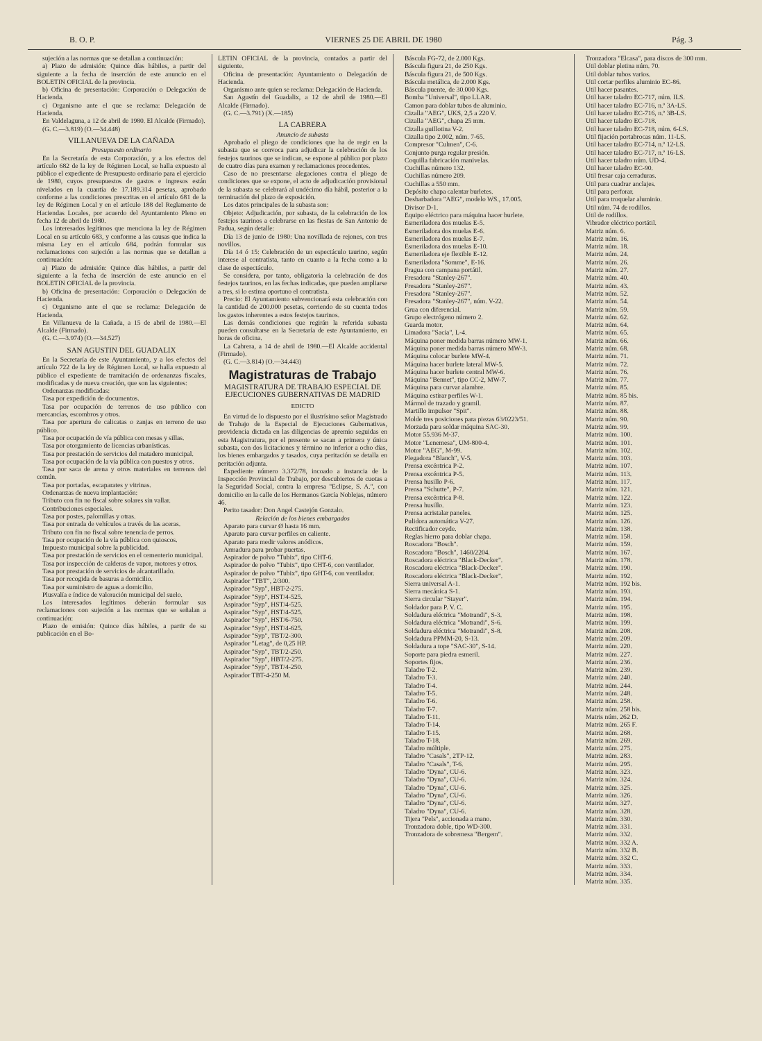B. O. P. VIERNES 25 DE ABRIL DE 1980 Pág. 3
sujeción a las normas que se detallan a continuación:
a) Plazo de admisión: Quince días hábiles, a partir del siguiente a la fecha de inserción de este anuncio en el BOLETIN OFICIAL de la provincia.
b) Oficina de presentación: Corporación o Delegación de Hacienda.
c) Organismo ante el que se reclama: Delegación de Hacienda.
En Valdelaguna, a 12 de abril de 1980. El Alcalde (Firmado).
(G. C.—3.819) (O.—34.448)
VILLANUEVA DE LA CAÑADA
Presupuesto ordinario
En la Secretaría de esta Corporación, y a los efectos del artículo 682 de la ley de Régimen Local, se halla expuesto al público el expediente de Presupuesto ordinario para el ejercicio de 1980, cuyos presupuestos de gastos e ingresos están nivelados en la cuantía de 17.189.314 pesetas, aprobado conforme a las condiciones prescritas en el artículo 681 de la ley de Régimen Local y en el artículo 188 del Reglamento de Haciendas Locales, por acuerdo del Ayuntamiento Pleno en fecha 12 de abril de 1980.
Los interesados legítimos que menciona la ley de Régimen Local en su artículo 683, y conforme a las causas que indica la misma Ley en el artículo 684, podrán formular sus reclamaciones con sujeción a las normas que se detallan a continuación:
a) Plazo de admisión: Quince días hábiles, a partir del siguiente a la fecha de inserción de este anuncio en el BOLETIN OFICIAL de la provincia.
b) Oficina de presentación: Corporación o Delegación de Hacienda.
c) Organismo ante el que se reclama: Delegación de Hacienda.
En Villanueva de la Cañada, a 15 de abril de 1980.—El Alcalde (Firmado).
(G. C.—3.974) (O.—34.527)
SAN AGUSTIN DEL GUADALIX
En la Secretaría de este Ayuntamiento, y a los efectos del artículo 722 de la ley de Régimen Local, se halla expuesto al público el expediente de tramitación de ordenanzas fiscales, modificadas y de nueva creación, que son las siguientes:
Ordenanzas modificadas:
Tasa por expedición de documentos.
Tasa por ocupación de terrenos de uso público con mercancías, escombros y otros.
Tasa por apertura de calicatas o zanjas en terreno de uso público.
Tasa por ocupación de vía pública con mesas y sillas.
Tasa por otorgamiento de licencias urbanísticas.
Tasa por prestación de servicios del matadero municipal.
Tasa por ocupación de la vía pública con puestos y otros.
Tasa por saca de arena y otros materiales en terrenos del común.
Tasa por portadas, escaparates y vitrinas.
Ordenanzas de nueva implantación:
Tributo con fin no fiscal sobre solares sin vallar.
Contribuciones especiales.
Tasa por postes, palomillas y otras.
Tasa por entrada de vehículos a través de las aceras.
Tributo con fin no fiscal sobre tenencia de perros.
Tasa por ocupación de la vía pública con quioscos.
Impuesto municipal sobre la publicidad.
Tasa por prestación de servicios en el cementerio municipal.
Tasa por inspección de calderas de vapor, motores y otros.
Tasa por prestación de servicios de alcantarillado.
Tasa por recogida de basuras a domicilio.
Tasa por suministro de aguas a domicilio.
Plusvalía e índice de valoración municipal del suelo.
Los interesados legítimos deberán formular sus reclamaciones con sujeción a las normas que se señalan a continuación:
Plazo de emisión: Quince días hábiles, a partir de su publicación en el Bo-
LETIN OFICIAL de la provincia, contados a partir del siguiente.
Oficina de presentación: Ayuntamiento o Delegación de Hacienda.
Organismo ante quien se reclama: Delegación de Hacienda.
San Agustín del Guadalix, a 12 de abril de 1980.—El Alcalde (Firmado).
(G. C.—3.791) (X.—185)
LA CABRERA
Anuncio de subasta
Aprobado el pliego de condiciones que ha de regir en la subasta que se convoca para adjudicar la celebración de los festejos taurinos que se indican, se expone al público por plazo de cuatro días para examen y reclamaciones procedentes.
Caso de no presentarse alegaciones contra el pliego de condiciones que se expone, el acto de adjudicación provisional de la subasta se celebrará al undécimo día hábil, posterior a la terminación del plazo de exposición.
Los datos principales de la subasta son:
Objeto: Adjudicación, por subasta, de la celebración de los festejos taurinos a celebrarse en las fiestas de San Antonio de Padua, según detalle:
Día 13 de junio de 1980: Una novillada de rejones, con tres novillos.
Día 14 ó 15: Celebración de un espectáculo taurino, según interese al contratista, tanto en cuanto a la fecha como a la clase de espectáculo.
Se considera, por tanto, obligatoria la celebración de dos festejos taurinos, en las fechas indicadas, que pueden ampliarse a tres, si lo estima oportuno el contratista.
Precio: El Ayuntamiento subvencionará esta celebración con la cantidad de 200.000 pesetas, corriendo de su cuenta todos los gastos inherentes a estos festejos taurinos.
Las demás condiciones que regirán la referida subasta pueden consultarse en la Secretaría de este Ayuntamiento, en horas de oficina.
La Cabrera, a 14 de abril de 1980.—El Alcalde accidental (Firmado).
(G. C.—3.814) (O.—34.443)
Magistraturas de Trabajo
MAGISTRATURA DE TRABAJO ESPECIAL DE EJECUCIONES GUBERNATIVAS DE MADRID
EDICTO
En virtud de lo dispuesto por el ilustrísimo señor Magistrado de Trabajo de la Especial de Ejecuciones Gubernativas, providencia dictada en las diligencias de apremio seguidas en esta Magistratura, por el presente se sacan a primera y única subasta, con dos licitaciones y término no inferior a ocho días, los bienes embargados y tasados, cuya peritación se detalla en peritación adjunta.
Expediente número 3.372/78, incoado a instancia de la Inspección Provincial de Trabajo, por descubiertos de cuotas a la Seguridad Social, contra la empresa "Eclipse, S. A.", con domicilio en la calle de los Hermanos García Noblejas, número 46.
Perito tasador: Don Angel Castejón Gonzalo.
Relación de los bienes embargados
Aparato para curvar Ø hasta 16 mm.
Aparato para curvar perfiles en caliente.
Aparato para medir valores anódicos.
Armadura para probar puertas.
Aspirador de polvo "Tubix", tipo CHT-6.
Aspirador de polvo "Tubix", tipo CHT-6, con ventilador.
Aspirador de polvo "Tubix", tipo GHT-6, con ventilador.
Aspirador "TBT", 2/300.
Aspirador "Syp", HBT-2-275.
Aspirador "Syp", HST/4-525.
Aspirador "Syp", HST/4-525.
Aspirador "Syp", HST/4-525.
Aspirador "Syp", HST/6-750.
Aspirador "Syp", HST/4-625.
Aspirador "Syp", TBT/2-300.
Aspirador "Letag", de 0,25 HP.
Aspirador "Syp", TBT/2-250.
Aspirador "Syp", HBT/2-275.
Aspirador "Syp", TBT/4-250.
Aspirador TBT-4-250 M.
Báscula FG-72, de 2.000 Kgs.
Báscula figura 21, de 250 Kgs.
Báscula figura 21, de 500 Kgs.
Báscula metálica, de 2.000 Kgs.
Báscula puente, de 30.000 Kgs.
Bomba "Universal", tipo LLAR.
Camon para doblar tubos de aluminio.
Cizalla "AEG", UKS, 2,5 a 220 V.
Cizalla "AEG", chapa 25 mm.
Cizalla guillotina V-2.
Cizalla tipo 2.002, núm. 7-65.
Compresor "Culmen", C-6.
Conjunto purga regular presión.
Coquilla fabricación manivelas.
Cuchillas número 132.
Cuchillas número 209.
Cuchillas a 550 mm.
Depósito chapa calentar burletes.
Desbarbadora "AEG", modelo WS., 17.005.
Divisor D-1.
Equipo eléctrico para máquina hacer burlete.
Esmeriladora dos muelas E-5.
Esmeriladora dos muelas E-6.
Esmeriladora dos muelas E-7.
Esmeriladora dos muelas E-10.
Esmeriladora eje flexible E-12.
Esmeriladora "Somme", E-16.
Fragua con campana portátil.
Fresadora "Stanley-267".
Fresadora "Stanley-267".
Fresadora "Stanley-267".
Fresadora "Stanley-267", núm. V-22.
Grua con diferencial.
Grupo electrógeno número 2.
Guarda motor.
Limadora "Sacia", L-4.
Máquina poner medida barras número MW-1.
Máquina poner medida barras número MW-3.
Máquina colocar burlete MW-4.
Máquina hacer burlete lateral MW-5.
Máquina hacer burlete central MW-6.
Máquina "Bennet", tipo CC-2, MW-7.
Máquina para curvar alambre.
Máquina estirar perfiles W-1.
Mármol de trazado y gramil.
Martillo impulsor "Spit".
Molde tres posiciones para piezas 63/0223/51.
Morzada para soldar máquina SAC-30.
Motor 55.936 M-37.
Motor "Lenemesa", UM-800-4.
Motor "AEG", M-99.
Plegadora "Blanch", V-5.
Prensa excéntrica P-2.
Prensa excéntrica P-5.
Prensa husillo P-6.
Prensa "Schutte", P-7.
Prensa excéntrica P-8.
Prensa husillo.
Prensa acristalar paneles.
Pulidora automática V-27.
Rectificador ceyde.
Reglas hierro para doblar chapa.
Roscadora "Bosch".
Roscadora "Bosch", 1460/2204.
Roscadora eléctrica "Black-Decker".
Roscadora eléctrica "Black-Decker".
Roscadora eléctrica "Black-Decker".
Sierra universal A-1.
Sierra mecánica S-1.
Sierra circular "Stayer".
Soldador para P. V. C.
Soldadura eléctrica "Motrandi", S-3.
Soldadura eléctrica "Motrandi", S-6.
Soldadura eléctrica "Motrandi", S-8.
Soldadura PPMM-20, S-13.
Soldadura a tope "SAC-30", S-14.
Soporte para piedra esmeril.
Soportes fijos.
Taladro T-2.
Taladro T-3.
Taladro T-4.
Taladro T-5.
Taladro T-6.
Taladro T-7.
Taladro T-11.
Taladro T-14.
Taladro T-15.
Taladro T-18.
Taladro múltiple.
Taladro "Casals", 2TP-12.
Taladro "Casals", T-6.
Taladro "Dyna", CU-6.
Taladro "Dyna", CU-6.
Taladro "Dyna", CU-6.
Taladro "Dyna", CU-6.
Taladro "Dyna", CU-6.
Taladro "Dyna", CU-6.
Tijera "Pels", accionada a mano.
Tronzadora doble, tipo WD-300.
Tronzadora de sobremesa "Bergem".
Tronzadora "Elcasa", para discos de 300 mm.
Util doblar pletina núm. 70.
Util doblar tubos varios.
Util cortar perfiles aluminio EC-86.
Util hacer pasantes.
Util hacer taladro EC-717, núm. ILS.
Util hacer taladro EC-716, n.º 3A-LS.
Util hacer taladro EC-716, n.º 3B-LS.
Util hacer taladro EC-718.
Util hacer taladro EC-718, núm. 6-LS.
Util fijación portabrocas núm. 11-LS.
Util hacer taladro EC-714, n.º 12-LS.
Util hacer taladro EC-717, n.º 16-LS.
Util hacer taladro núm. UD-4.
Util hacer taladro EC-90.
Util fresar caja cerraduras.
Util para cuadrar anclajes.
Util para perforar.
Util para troquelar aluminio.
Util núm. 74 de rodillos.
Util de rodillos.
Vibrador eléctrico portátil.
Matriz núm. 6.
Matriz núm. 16.
Matriz núm. 18.
Matriz núm. 24.
Matriz núm. 26.
Matriz núm. 27.
Matriz núm. 40.
Matriz núm. 43.
Matriz núm. 52.
Matriz núm. 54.
Matriz núm. 59.
Matriz núm. 62.
Matriz núm. 64.
Matriz núm. 65.
Matriz núm. 66.
Matriz núm. 68.
Matriz núm. 71.
Matriz núm. 72.
Matriz núm. 76.
Matriz núm. 77.
Matriz núm. 85.
Matriz núm. 85 bis.
Matriz núm. 87.
Matriz núm. 88.
Matriz núm. 90.
Matriz núm. 99.
Matriz núm. 100.
Matriz núm. 101.
Matriz núm. 102.
Matriz núm. 103.
Matriz núm. 107.
Matriz núm. 113.
Matriz núm. 117.
Matriz núm. 121.
Matriz núm. 122.
Matriz núm. 123.
Matriz núm. 125.
Matriz núm. 126.
Matriz núm. 138.
Matriz núm. 158.
Matriz núm. 159.
Matriz núm. 167.
Matriz núm. 178.
Matriz núm. 190.
Matriz núm. 192.
Matriz núm. 192 bis.
Matriz núm. 193.
Matriz núm. 194.
Matriz núm. 195.
Matriz núm. 198.
Matriz núm. 199.
Matriz núm. 208.
Matriz núm. 209.
Matriz núm. 220.
Matriz núm. 227.
Matriz núm. 236.
Matriz núm. 239.
Matriz núm. 240.
Matriz núm. 244.
Matriz núm. 248.
Matriz núm. 258.
Matriz núm. 258 bis.
Matris núm. 262 D.
Matriz núm. 265 F.
Matriz núm. 268.
Matriz núm. 269.
Matriz núm. 275.
Matriz núm. 283.
Matriz núm. 295.
Matriz núm. 323.
Matriz núm. 324.
Matriz núm. 325.
Matriz núm. 326.
Matriz núm. 327.
Matriz núm. 328.
Matriz núm. 330.
Matriz núm. 331.
Matriz núm. 332.
Matriz núm. 332 A.
Matriz núm. 332 B.
Matriz núm. 332 C.
Matriz núm. 333.
Matriz núm. 334.
Matriz núm. 335.